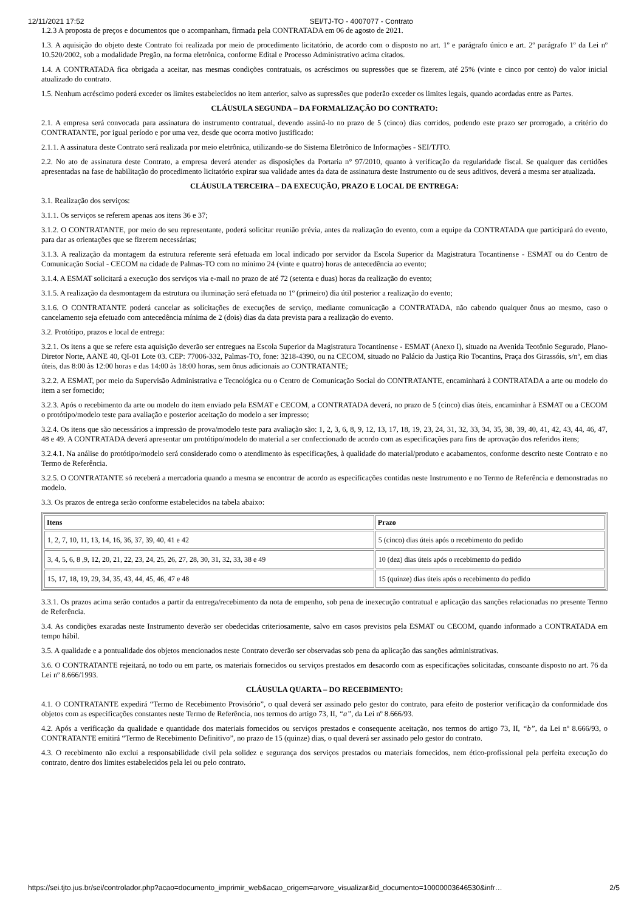12/11/2021 17:52 SEI/TJ-TO - 4007077 - Contrato
1.2.3 A proposta de preços e documentos que o acompanham, firmada pela CONTRATADA em 06 de agosto de 2021.
1.3. A aquisição do objeto deste Contrato foi realizada por meio de procedimento licitatório, de acordo com o disposto no art. 1º e parágrafo único e art. 2º parágrafo 1º da Lei nº 10.520/2002, sob a modalidade Pregão, na forma eletrônica, conforme Edital e Processo Administrativo acima citados.
1.4. A CONTRATADA fica obrigada a aceitar, nas mesmas condições contratuais, os acréscimos ou supressões que se fizerem, até 25% (vinte e cinco por cento) do valor inicial atualizado do contrato.
1.5. Nenhum acréscimo poderá exceder os limites estabelecidos no item anterior, salvo as supressões que poderão exceder os limites legais, quando acordadas entre as Partes.
CLÁUSULA SEGUNDA – DA FORMALIZAÇÃO DO CONTRATO:
2.1. A empresa será convocada para assinatura do instrumento contratual, devendo assiná-lo no prazo de 5 (cinco) dias corridos, podendo este prazo ser prorrogado, a critério do CONTRATANTE, por igual período e por uma vez, desde que ocorra motivo justificado:
2.1.1. A assinatura deste Contrato será realizada por meio eletrônica, utilizando-se do Sistema Eletrônico de Informações - SEI/TJTO.
2.2. No ato de assinatura deste Contrato, a empresa deverá atender as disposições da Portaria n° 97/2010, quanto à verificação da regularidade fiscal. Se qualquer das certidões apresentadas na fase de habilitação do procedimento licitatório expirar sua validade antes da data de assinatura deste Instrumento ou de seus aditivos, deverá a mesma ser atualizada.
CLÁUSULA TERCEIRA – DA EXECUÇÃO, PRAZO E LOCAL DE ENTREGA:
3.1. Realização dos serviços:
3.1.1. Os serviços se referem apenas aos itens 36 e 37;
3.1.2. O CONTRATANTE, por meio do seu representante, poderá solicitar reunião prévia, antes da realização do evento, com a equipe da CONTRATADA que participará do evento, para dar as orientações que se fizerem necessárias;
3.1.3. A realização da montagem da estrutura referente será efetuada em local indicado por servidor da Escola Superior da Magistratura Tocantinense - ESMAT ou do Centro de Comunicação Social - CECOM na cidade de Palmas-TO com no mínimo 24 (vinte e quatro) horas de antecedência ao evento;
3.1.4. A ESMAT solicitará a execução dos serviços via e-mail no prazo de até 72 (setenta e duas) horas da realização do evento;
3.1.5. A realização da desmontagem da estrutura ou iluminação será efetuada no 1º (primeiro) dia útil posterior a realização do evento;
3.1.6. O CONTRATANTE poderá cancelar as solicitações de execuções de serviço, mediante comunicação a CONTRATADA, não cabendo qualquer ônus ao mesmo, caso o cancelamento seja efetuado com antecedência mínima de 2 (dois) dias da data prevista para a realização do evento.
3.2. Protótipo, prazos e local de entrega:
3.2.1. Os itens a que se refere esta aquisição deverão ser entregues na Escola Superior da Magistratura Tocantinense - ESMAT (Anexo I), situado na Avenida Teotônio Segurado, Plano-Diretor Norte, AANE 40, QI-01 Lote 03. CEP: 77006-332, Palmas-TO, fone: 3218-4390, ou na CECOM, situado no Palácio da Justiça Rio Tocantins, Praça dos Girassóis, s/nº, em dias úteis, das 8:00 às 12:00 horas e das 14:00 às 18:00 horas, sem ônus adicionais ao CONTRATANTE;
3.2.2. A ESMAT, por meio da Supervisão Administrativa e Tecnológica ou o Centro de Comunicação Social do CONTRATANTE, encaminhará à CONTRATADA a arte ou modelo do item a ser fornecido;
3.2.3. Após o recebimento da arte ou modelo do item enviado pela ESMAT e CECOM, a CONTRATADA deverá, no prazo de 5 (cinco) dias úteis, encaminhar à ESMAT ou a CECOM o protótipo/modelo teste para avaliação e posterior aceitação do modelo a ser impresso;
3.2.4. Os itens que são necessários a impressão de prova/modelo teste para avaliação são: 1, 2, 3, 6, 8, 9, 12, 13, 17, 18, 19, 23, 24, 31, 32, 33, 34, 35, 38, 39, 40, 41, 42, 43, 44, 46, 47, 48 e 49. A CONTRATADA deverá apresentar um protótipo/modelo do material a ser confeccionado de acordo com as especificações para fins de aprovação dos referidos itens;
3.2.4.1. Na análise do protótipo/modelo será considerado como o atendimento às especificações, à qualidade do material/produto e acabamentos, conforme descrito neste Contrato e no Termo de Referência.
3.2.5. O CONTRATANTE só receberá a mercadoria quando a mesma se encontrar de acordo as especificações contidas neste Instrumento e no Termo de Referência e demonstradas no modelo.
3.3. Os prazos de entrega serão conforme estabelecidos na tabela abaixo:
| Itens | Prazo |
| --- | --- |
| 1, 2, 7, 10, 11, 13, 14, 16, 36, 37, 39, 40, 41 e 42 | 5 (cinco) dias úteis após o recebimento do pedido |
| 3, 4, 5, 6, 8 ,9, 12, 20, 21, 22, 23, 24, 25, 26, 27, 28, 30, 31, 32, 33, 38 e 49 | 10 (dez) dias úteis após o recebimento do pedido |
| 15, 17, 18, 19, 29, 34, 35, 43, 44, 45, 46, 47 e 48 | 15 (quinze) dias úteis após o recebimento do pedido |
3.3.1. Os prazos acima serão contados a partir da entrega/recebimento da nota de empenho, sob pena de inexecução contratual e aplicação das sanções relacionadas no presente Termo de Referência.
3.4. As condições exaradas neste Instrumento deverão ser obedecidas criteriosamente, salvo em casos previstos pela ESMAT ou CECOM, quando informado a CONTRATADA em tempo hábil.
3.5. A qualidade e a pontualidade dos objetos mencionados neste Contrato deverão ser observadas sob pena da aplicação das sanções administrativas.
3.6. O CONTRATANTE rejeitará, no todo ou em parte, os materiais fornecidos ou serviços prestados em desacordo com as especificações solicitadas, consoante disposto no art. 76 da Lei nº 8.666/1993.
CLÁUSULA QUARTA – DO RECEBIMENTO:
4.1. O CONTRATANTE expedirá “Termo de Recebimento Provisório”, o qual deverá ser assinado pelo gestor do contrato, para efeito de posterior verificação da conformidade dos objetos com as especificações constantes neste Termo de Referência, nos termos do artigo 73, II, “a”, da Lei nº 8.666/93.
4.2. Após a verificação da qualidade e quantidade dos materiais fornecidos ou serviços prestados e consequente aceitação, nos termos do artigo 73, II, “b”, da Lei nº 8.666/93, o CONTRATANTE emitirá “Termo de Recebimento Definitivo”, no prazo de 15 (quinze) dias, o qual deverá ser assinado pelo gestor do contrato.
4.3. O recebimento não exclui a responsabilidade civil pela solidez e segurança dos serviços prestados ou materiais fornecidos, nem ético-profissional pela perfeita execução do contrato, dentro dos limites estabelecidos pela lei ou pelo contrato.
https://sei.tjto.jus.br/sei/controlador.php?acao=documento_imprimir_web&acao_origem=arvore_visualizar&id_documento=10000003646530&infr… 2/5